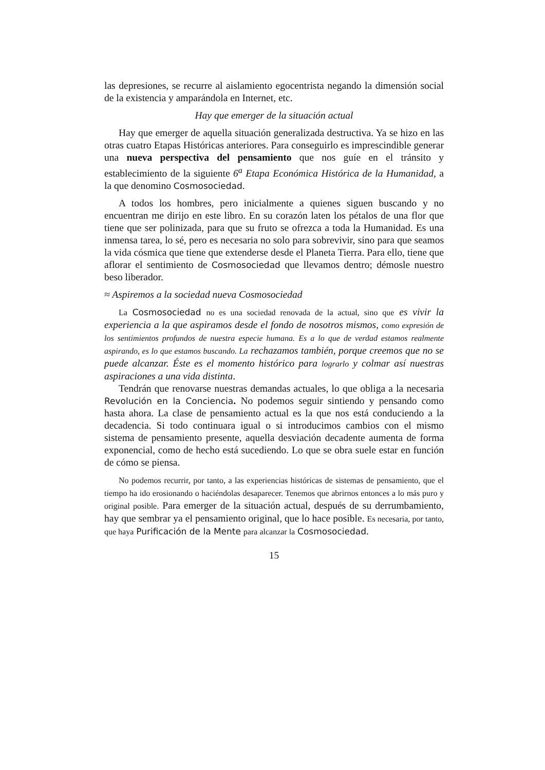las depresiones, se recurre al aislamiento egocentrista negando la dimensión social de la existencia y amparándola en Internet, etc.
Hay que emerger de la situación actual
Hay que emerger de aquella situación generalizada destructiva. Ya se hizo en las otras cuatro Etapas Históricas anteriores. Para conseguirlo es imprescindible generar una nueva perspectiva del pensamiento que nos guíe en el tránsito y establecimiento de la siguiente 6<sup>a</sup> Etapa Económica Histórica de la Humanidad, a la que denomino Cosmosociedad.
A todos los hombres, pero inicialmente a quienes siguen buscando y no encuentran me dirijo en este libro. En su corazón laten los pétalos de una flor que tiene que ser polinizada, para que su fruto se ofrezca a toda la Humanidad. Es una inmensa tarea, lo sé, pero es necesaria no solo para sobrevivir, sino para que seamos la vida cósmica que tiene que extenderse desde el Planeta Tierra. Para ello, tiene que aflorar el sentimiento de Cosmosociedad que llevamos dentro; démosle nuestro beso liberador.
≈ Aspiremos a la sociedad nueva Cosmosociedad
La Cosmosociedad no es una sociedad renovada de la actual, sino que es vivir la experiencia a la que aspiramos desde el fondo de nosotros mismos, como expresión de los sentimientos profundos de nuestra especie humana. Es a lo que de verdad estamos realmente aspirando, es lo que estamos buscando. La rechazamos también, porque creemos que no se puede alcanzar. Éste es el momento histórico para lograrlo y colmar así nuestras aspiraciones a una vida distinta.
Tendrán que renovarse nuestras demandas actuales, lo que obliga a la necesaria Revolución en la Conciencia. No podemos seguir sintiendo y pensando como hasta ahora. La clase de pensamiento actual es la que nos está conduciendo a la decadencia. Si todo continuara igual o si introducimos cambios con el mismo sistema de pensamiento presente, aquella desviación decadente aumenta de forma exponencial, como de hecho está sucediendo. Lo que se obra suele estar en función de cómo se piensa.
No podemos recurrir, por tanto, a las experiencias históricas de sistemas de pensamiento, que el tiempo ha ido erosionando o haciéndolas desaparecer. Tenemos que abrirnos entonces a lo más puro y original posible. Para emerger de la situación actual, después de su derrumbamiento, hay que sembrar ya el pensamiento original, que lo hace posible. Es necesaria, por tanto, que haya Purificación de la Mente para alcanzar la Cosmosociedad.
15